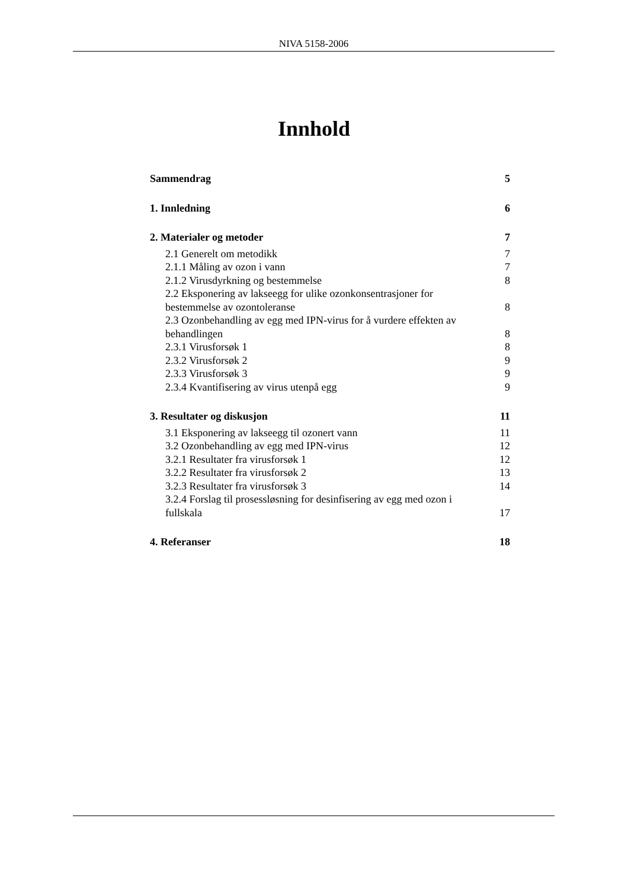NIVA 5158-2006
Innhold
Sammendrag 5
1. Innledning 6
2. Materialer og metoder 7
2.1 Generelt om metodikk 7
2.1.1 Måling av ozon i vann 7
2.1.2 Virusdyrkning og bestemmelse 8
2.2 Eksponering av lakseegg for ulike ozonkonsentrasjoner for bestemmelse av ozontoleranse 8
2.3 Ozonbehandling av egg med IPN-virus for å vurdere effekten av behandlingen 8
2.3.1 Virusforsøk 1 8
2.3.2 Virusforsøk 2 9
2.3.3 Virusforsøk 3 9
2.3.4 Kvantifisering av virus utenpå egg 9
3. Resultater og diskusjon 11
3.1 Eksponering av lakseegg til ozonert vann 11
3.2 Ozonbehandling av egg med IPN-virus 12
3.2.1 Resultater fra virusforsøk 1 12
3.2.2 Resultater fra virusforsøk 2 13
3.2.3 Resultater fra virusforsøk 3 14
3.2.4 Forslag til prosessløsning for desinfisering av egg med ozon i fullskala 17
4. Referanser 18